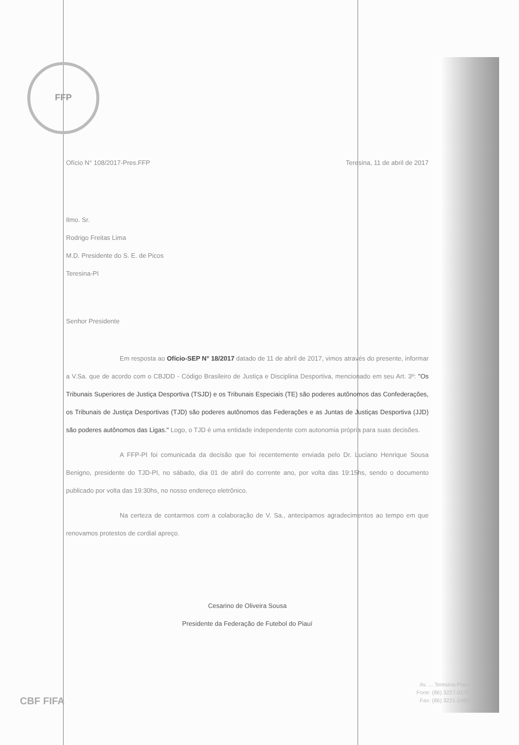FFP
Ofício N° 108/2017-Pres.FFP Teresina, 11 de abril de 2017
Ilmo. Sr.
Rodrigo Freitas Lima
M.D. Presidente do S. E. de Picos
Teresina-PI
Senhor Presidente
Em resposta ao Ofício-SEP N° 18/2017 datado de 11 de abril de 2017, vimos através do presente, informar a V.Sa. que de acordo com o CBJDD - Código Brasileiro de Justiça e Disciplina Desportiva, mencionado em seu Art. 3º: "Os Tribunais Superiores de Justiça Desportiva (TSJD) e os Tribunais Especiais (TE) são poderes autônomos das Confederações, os Tribunais de Justiça Desportivas (TJD) são poderes autônomos das Federações e as Juntas de Justiças Desportiva (JJD) são poderes autônomos das Ligas." Logo, o TJD é uma entidade independente com autonomia própria para suas decisões.
A FFP-PI foi comunicada da decisão que foi recentemente enviada pelo Dr. Luciano Henrique Sousa Benigno, presidente do TJD-PI, no sábado, dia 01 de abril do corrente ano, por volta das 19:15hs, sendo o documento publicado por volta das 19:30hs, no nosso endereço eletrônico.
Na certeza de contarmos com a colaboração de V. Sa., antecipamos agradecimentos ao tempo em que renovamos protestos de cordial apreço.
Cesarino de Oliveira Sousa
Presidente da Federação de Futebol do Piauí
CBF FIFA
Av. ... Teresina-Piauí
Fone: (86) 3227-0170
Fax: (86) 3221-2482